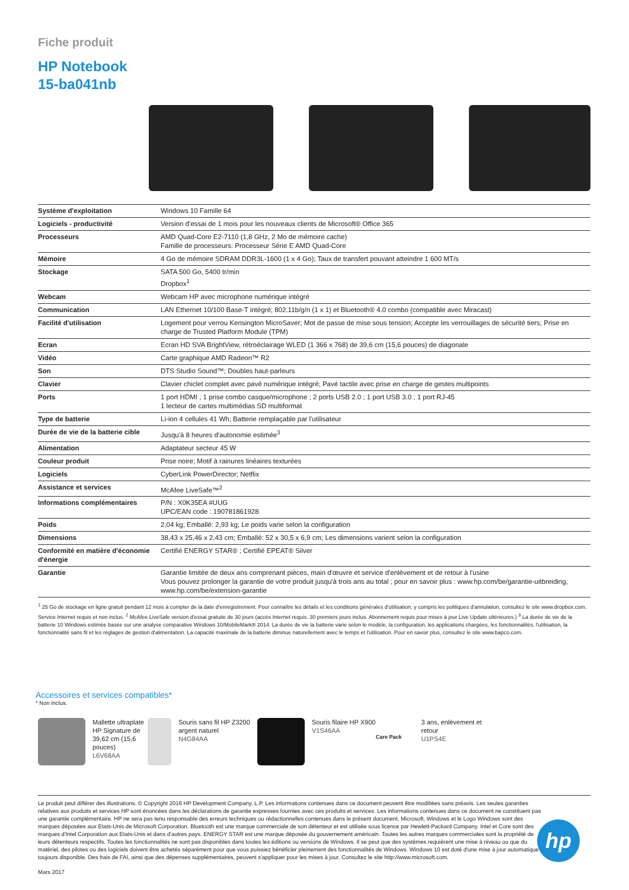Fiche produit
HP Notebook
15-ba041nb
| Système d'exploitation | Windows 10 Famille 64 |
| Logiciels - productivité | Version d'essai de 1 mois pour les nouveaux clients de Microsoft® Office 365 |
| Processeurs | AMD Quad-Core E2-7110 (1,8 GHz, 2 Mo de mémoire cache) Famille de processeurs: Processeur Série E AMD Quad-Core |
| Mémoire | 4 Go de mémoire SDRAM DDR3L-1600 (1 x 4 Go); Taux de transfert pouvant atteindre 1 600 MT/s |
| Stockage | SATA 500 Go, 5400 tr/min Dropbox<sup>1</sup> |
| Webcam | Webcam HP avec microphone numérique intégré |
| Communication | LAN Ethernet 10/100 Base-T intégré; 802.11b/g/n (1 x 1) et Bluetooth® 4.0 combo (compatible avec Miracast) |
| Facilité d'utilisation | Logement pour verrou Kensington MicroSaver; Mot de passe de mise sous tension; Accepte les verrouillages de sécurité tiers; Prise en charge de Trusted Platform Module (TPM) |
| Ecran | Ecran HD SVA BrightView, rétroéclairage WLED (1 366 x 768) de 39,6 cm (15,6 pouces) de diagonale |
| Vidéo | Carte graphique AMD Radeon™ R2 |
| Son | DTS Studio Sound™; Doubles haut-parleurs |
| Clavier | Clavier chiclet complet avec pavé numérique intégré; Pavé tactile avec prise en charge de gestes multipoints |
| Ports | 1 port HDMI ; 1 prise combo casque/microphone ; 2 ports USB 2.0 ; 1 port USB 3.0 ; 1 port RJ-45 1 lecteur de cartes multimédias SD multiformat |
| Type de batterie | Li-ion 4 cellules 41 Wh; Batterie remplaçable par l'utilisateur |
| Durée de vie de la batterie cible | Jusqu'à 8 heures d'autonomie estimée<sup>3</sup> |
| Alimentation | Adaptateur secteur 45 W |
| Couleur produit | Prise noire; Motif à rainures linéaires texturées |
| Logiciels | CyberLink PowerDirector; Netflix |
| Assistance et services | McAfee LiveSafe™<sup>2</sup> |
| Informations complémentaires | P/N : X0K35EA #UUG UPC/EAN code : 190781861928 |
| Poids | 2,04 kg; Emballé: 2,93 kg; Le poids varie selon la configuration |
| Dimensions | 38,43 x 25,46 x 2,43 cm; Emballé: 52 x 30,5 x 6,9 cm; Les dimensions varient selon la configuration |
| Conformité en matière d'économie d'énergie | Certifié ENERGY STAR® ; Certifié EPEAT® Silver |
| Garantie | Garantie limitée de deux ans comprenant pièces, main d'œuvre et service d'enlèvement et de retour à l'usine Vous pouvez prolonger la garantie de votre produit jusqu'à trois ans au total ; pour en savoir plus : www.hp.com/be/garantie-uitbreiding, www.hp.com/be/extension-garantie |
<sup>1</sup> 25 Go de stockage en ligne gratuit pendant 12 mois à compter de la date d'enregistrement. Pour connaître les détails et les conditions générales d'utilisation, y compris les politiques d'annulation, consultez le site www.dropbox.com. Service Internet requis et non inclus. <sup>2</sup> McAfee LiveSafe version d'essai gratuite de 30 jours (accès Internet requis. 30 premiers jours inclus. Abonnement requis pour mises à jour Live Update ultérieures.) <sup>3</sup> La durée de vie de la batterie 10 Windows estimée basée sur une analyse comparative Windows 10/MobileMark® 2014. La durée de vie la batterie varie selon le modèle, la configuration, les applications chargées, les fonctionnalités, l'utilisation, la fonctionnalité sans fil et les réglages de gestion d'alimentation. La capacité maximale de la batterie diminue naturellement avec le temps et l'utilisation. Pour en savoir plus, consultez le site www.bapco.com.
Accessoires et services compatibles*
* Non inclus.
Mallette ultraplate HP Signature de 39,62 cm (15,6 pouces)
L6V68AA
Souris sans fil HP Z3200 argent naturel
N4G84AA
Souris filaire HP X900
V1S46AA
Care Pack
3 ans, enlèvement et retour
U1PS4E
Le produit peut différer des illustrations. © Copyright 2016 HP Development Company, L.P. Les informations contenues dans ce document peuvent être modifiées sans préavis. Les seules garanties relatives aux produits et services HP sont énoncées dans les déclarations de garantie expresses fournies avec ces produits et services. Les informations contenues dans ce document ne constituent pas une garantie complémentaire. HP ne sera pas tenu responsable des erreurs techniques ou rédactionnelles contenues dans le présent document. Microsoft, Windows et le Logo Windows sont des marques déposées aux Etats-Unis de Microsoft Corporation. Bluetooth est une marque commerciale de son détenteur et est utilisée sous licence par Hewlett-Packard Company. Intel et Core sont des marques d'Intel Corporation aux Etats-Unis et dans d'autres pays. ENERGY STAR est une marque déposée du gouvernement américain. Toutes les autres marques commerciales sont la propriété de leurs détenteurs respectifs. Toutes les fonctionnalités ne sont pas disponibles dans toutes les éditions ou versions de Windows. Il se peut que des systèmes requièrent une mise à niveau ou que du matériel, des pilotes ou des logiciels doivent être achetés séparément pour que vous puissiez bénéficier pleinement des fonctionnalités de Windows. Windows 10 est doté d'une mise à jour automatique toujours disponible. Des frais de FAI, ainsi que des dépenses supplémentaires, peuvent s'appliquer pour les mises à jour. Consultez le site http://www.microsoft.com.
Mars 2017
hp